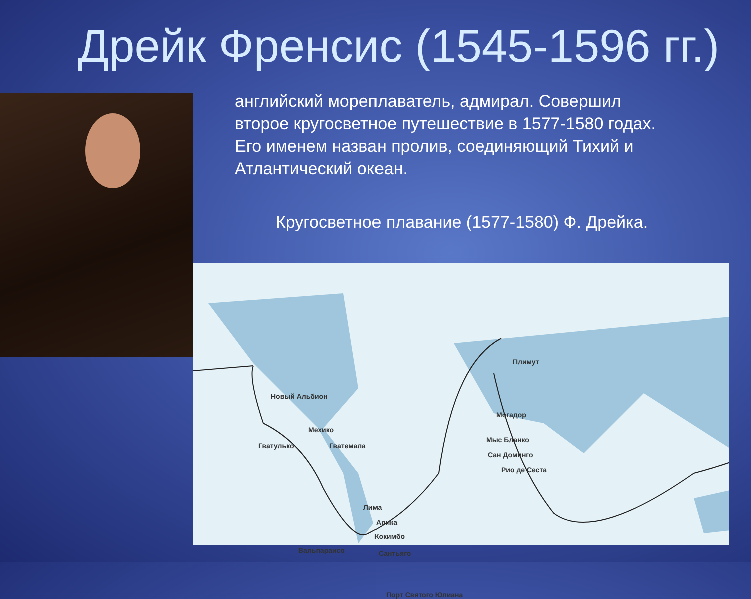Дрейк Френсис (1545-1596 гг.)
английский мореплаватель, адмирал. Совершил второе кругосветное путешествие в 1577-1580 годах. Его именем назван пролив, соединяющий Тихий и Атлантический океан.
Кругосветное плавание (1577-1580) Ф. Дрейка.
Новый Альбион
Мехико
Гватулько Гватемала
Лима
Арика
Кокимбо
Вальпараисо Сантьяго
Порт Святого Юлиана
Плимут
Могадор
Мыс Бланко
Сан Доминго
Рио де Сеста